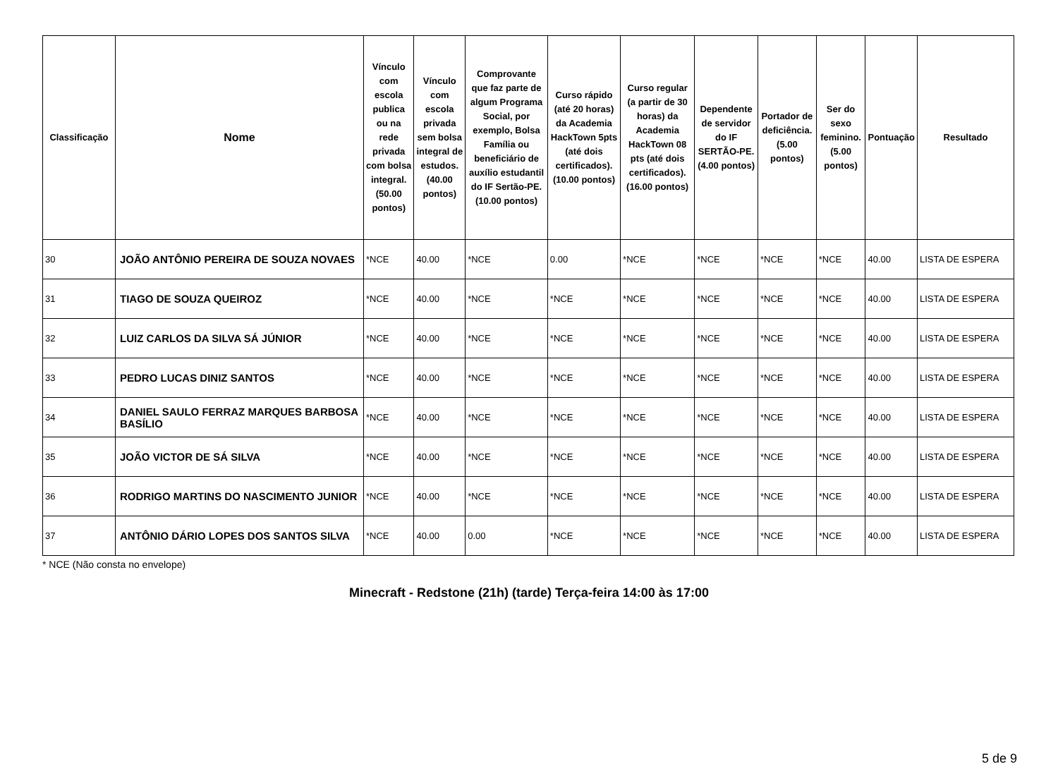| Classificação | Nome | Vínculo com escola publica ou na rede privada com bolsa integral. (50.00 pontos) | Vínculo com escola privada sem bolsa integral de estudos. (40.00 pontos) | Comprovante que faz parte de algum Programa Social, por exemplo, Bolsa Família ou beneficiário de auxílio estudantil do IF Sertão-PE. (10.00 pontos) | Curso rápido (até 20 horas) da Academia HackTown 5pts (até dois certificados). (10.00 pontos) | Curso regular (a partir de 30 horas) da Academia HackTown 08 pts (até dois certificados). (16.00 pontos) | Dependente de servidor do IF SERTÃO-PE. (4.00 pontos) | Portador de deficiência. (5.00 pontos) | Ser do sexo feminino. (5.00 pontos) | Pontuação | Resultado |
| --- | --- | --- | --- | --- | --- | --- | --- | --- | --- | --- | --- |
| 30 | JOÃO ANTÔNIO PEREIRA DE SOUZA NOVAES | *NCE | 40.00 | *NCE | 0.00 | *NCE | *NCE | *NCE | *NCE | 40.00 | LISTA DE ESPERA |
| 31 | TIAGO DE SOUZA QUEIROZ | *NCE | 40.00 | *NCE | *NCE | *NCE | *NCE | *NCE | *NCE | 40.00 | LISTA DE ESPERA |
| 32 | LUIZ CARLOS DA SILVA SÁ JÚNIOR | *NCE | 40.00 | *NCE | *NCE | *NCE | *NCE | *NCE | *NCE | 40.00 | LISTA DE ESPERA |
| 33 | PEDRO LUCAS DINIZ SANTOS | *NCE | 40.00 | *NCE | *NCE | *NCE | *NCE | *NCE | *NCE | 40.00 | LISTA DE ESPERA |
| 34 | DANIEL SAULO FERRAZ MARQUES BARBOSA BASÍLIO | *NCE | 40.00 | *NCE | *NCE | *NCE | *NCE | *NCE | *NCE | 40.00 | LISTA DE ESPERA |
| 35 | JOÃO VICTOR DE SÁ SILVA | *NCE | 40.00 | *NCE | *NCE | *NCE | *NCE | *NCE | *NCE | 40.00 | LISTA DE ESPERA |
| 36 | RODRIGO MARTINS DO NASCIMENTO JUNIOR | *NCE | 40.00 | *NCE | *NCE | *NCE | *NCE | *NCE | *NCE | 40.00 | LISTA DE ESPERA |
| 37 | ANTÔNIO DÁRIO LOPES DOS SANTOS SILVA | *NCE | 40.00 | 0.00 | *NCE | *NCE | *NCE | *NCE | *NCE | 40.00 | LISTA DE ESPERA |
* NCE (Não consta no envelope)
Minecraft - Redstone (21h) (tarde) Terça-feira 14:00 às 17:00
5 de 9